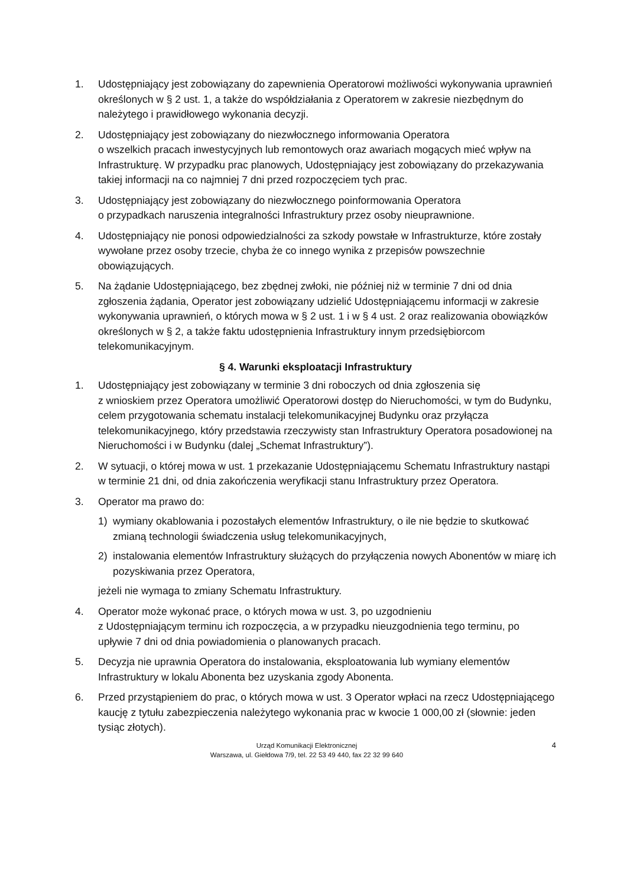1. Udostępniający jest zobowiązany do zapewnienia Operatorowi możliwości wykonywania uprawnień określonych w § 2 ust. 1, a także do współdziałania z Operatorem w zakresie niezbędnym do należytego i prawidłowego wykonania decyzji.
2. Udostępniający jest zobowiązany do niezwłocznego informowania Operatora
o wszelkich pracach inwestycyjnych lub remontowych oraz awariach mogących mieć wpływ na Infrastrukturę. W przypadku prac planowych, Udostępniający jest zobowiązany do przekazywania takiej informacji na co najmniej 7 dni przed rozpoczęciem tych prac.
3. Udostępniający jest zobowiązany do niezwłocznego poinformowania Operatora
o przypadkach naruszenia integralności Infrastruktury przez osoby nieuprawnione.
4. Udostępniający nie ponosi odpowiedzialności za szkody powstałe w Infrastrukturze, które zostały wywołane przez osoby trzecie, chyba że co innego wynika z przepisów powszechnie obowiązujących.
5. Na żądanie Udostępniającego, bez zbędnej zwłoki, nie później niż w terminie 7 dni od dnia zgłoszenia żądania, Operator jest zobowiązany udzielić Udostępniającemu informacji w zakresie wykonywania uprawnień, o których mowa w § 2 ust. 1 i w § 4 ust. 2 oraz realizowania obowiązków określonych w § 2, a także faktu udostępnienia Infrastruktury innym przedsiębiorcom telekomunikacyjnym.
§ 4. Warunki eksploatacji Infrastruktury
1. Udostępniający jest zobowiązany w terminie 3 dni roboczych od dnia zgłoszenia się
z wnioskiem przez Operatora umożliwić Operatorowi dostęp do Nieruchomości, w tym do Budynku, celem przygotowania schematu instalacji telekomunikacyjnej Budynku oraz przyłącza telekomunikacyjnego, który przedstawia rzeczywisty stan Infrastruktury Operatora posadowionej na Nieruchomości i w Budynku (dalej „Schemat Infrastruktury”).
2. W sytuacji, o której mowa w ust. 1 przekazanie Udostępniającemu Schematu Infrastruktury nastąpi w terminie 21 dni, od dnia zakończenia weryfikacji stanu Infrastruktury przez Operatora.
3. Operator ma prawo do:
1) wymiany okablowania i pozostałych elementów Infrastruktury, o ile nie będzie to skutkować zmianą technologii świadczenia usług telekomunikacyjnych,
2) instalowania elementów Infrastruktury służących do przyłączenia nowych Abonentów w miarę ich pozyskiwania przez Operatora,
jeżeli nie wymaga to zmiany Schematu Infrastruktury.
4. Operator może wykonać prace, o których mowa w ust. 3, po uzgodnieniu
z Udostępniającym terminu ich rozpoczęcia, a w przypadku nieuzgodnienia tego terminu, po upływie 7 dni od dnia powiadomienia o planowanych pracach.
5. Decyzja nie uprawnia Operatora do instalowania, eksploatowania lub wymiany elementów Infrastruktury w lokalu Abonenta bez uzyskania zgody Abonenta.
6. Przed przystąpieniem do prac, o których mowa w ust. 3 Operator wpłaci na rzecz Udostępniającego kaucję z tytułu zabezpieczenia należytego wykonania prac w kwocie 1 000,00 zł (słownie: jeden tysiąc złotych).
Urząd Komunikacji Elektronicznej
Warszawa, ul. Giełdowa 7/9, tel. 22 53 49 440, fax 22 32 99 640
4